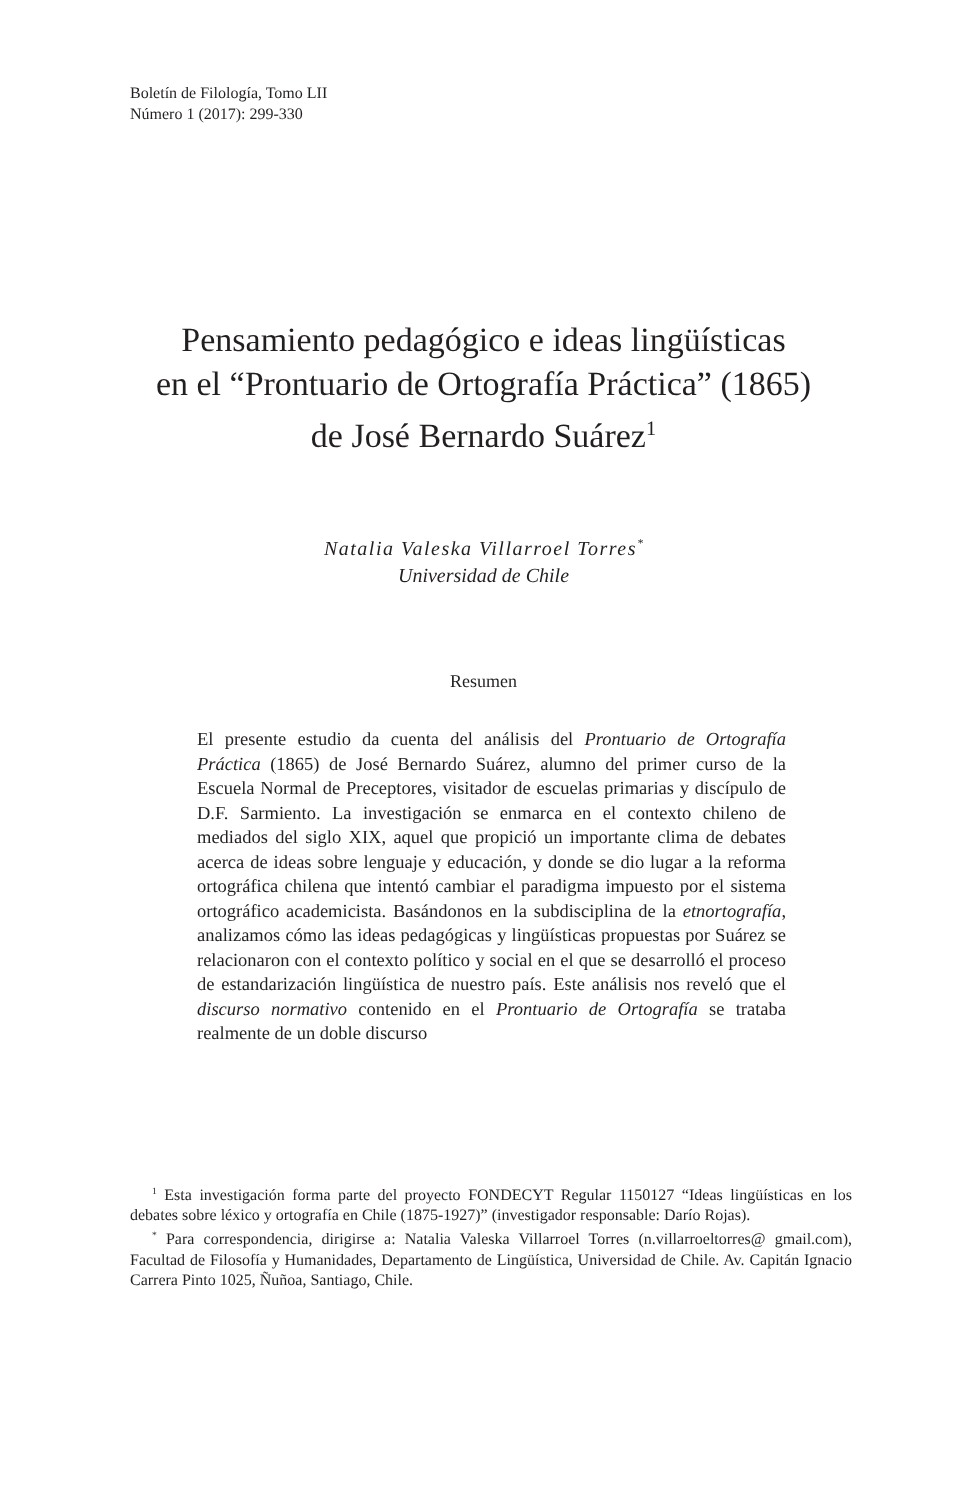Boletín de Filología, Tomo LII
Número 1 (2017): 299-330
Pensamiento pedagógico e ideas lingüísticas
en el “Prontuario de Ortografía Práctica” (1865)
de José Bernardo Suárez<sup>1</sup>
Natalia Valeska Villarroel Torres<sup>*</sup>
Universidad de Chile
Resumen
El presente estudio da cuenta del análisis del Prontuario de Ortografía Práctica (1865) de José Bernardo Suárez, alumno del primer curso de la Escuela Normal de Preceptores, visitador de escuelas primarias y discípulo de D.F. Sarmiento. La investigación se enmarca en el contexto chileno de mediados del siglo XIX, aquel que propició un importante clima de debates acerca de ideas sobre lenguaje y educación, y donde se dio lugar a la reforma ortográfica chilena que intentó cambiar el paradigma impuesto por el sistema ortográfico academicista. Basándonos en la subdisciplina de la etnortografía, analizamos cómo las ideas pedagógicas y lingüísticas propuestas por Suárez se relacionaron con el contexto político y social en el que se desarrolló el proceso de estandarización lingüística de nuestro país. Este análisis nos reveló que el discurso normativo contenido en el Prontuario de Ortografía se trataba realmente de un doble discurso
<sup>1</sup> Esta investigación forma parte del proyecto FONDECYT Regular 1150127 “Ideas lingüísticas en los debates sobre léxico y ortografía en Chile (1875-1927)” (investigador responsable: Darío Rojas).
<sup>*</sup> Para correspondencia, dirigirse a: Natalia Valeska Villarroel Torres (n.villarroeltorres@ gmail.com), Facultad de Filosofía y Humanidades, Departamento de Lingüística, Universidad de Chile. Av. Capitán Ignacio Carrera Pinto 1025, Ñuñoa, Santiago, Chile.